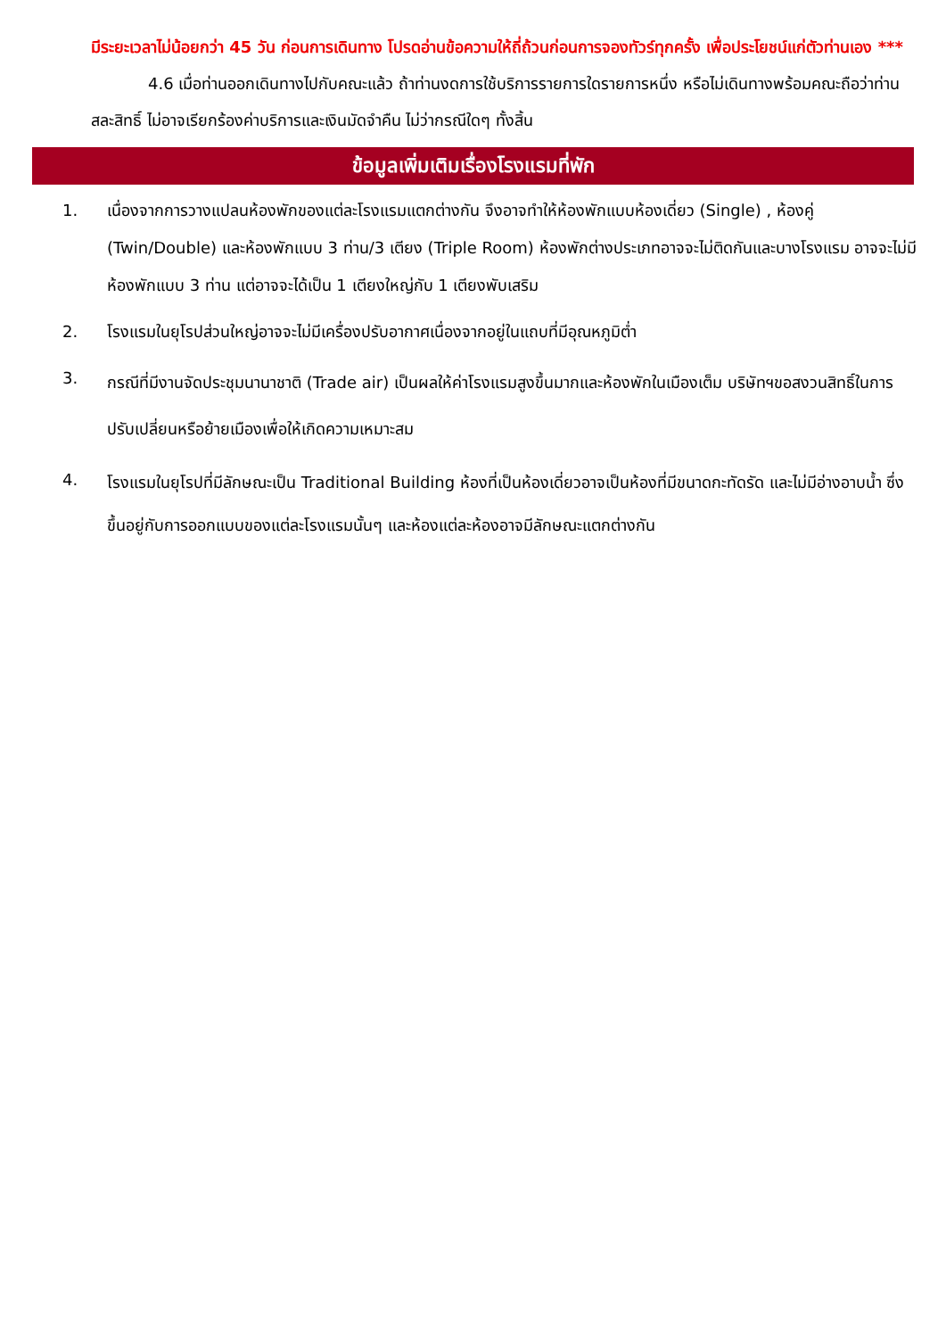มีระยะเวลาไม่น้อยกว่า 45 วัน ก่อนการเดินทาง โปรดอ่านข้อความให้ถี่ถ้วนก่อนการจองทัวร์ทุกครั้ง เพื่อประโยชน์แก่ตัวท่านเอง ***
4.6 เมื่อท่านออกเดินทางไปกับคณะแล้ว ถ้าท่านงดการใช้บริการรายการใดรายการหนึ่ง หรือไม่เดินทางพร้อมคณะถือว่าท่านสละสิทธิ์ ไม่อาจเรียกร้องค่าบริการและเงินมัดจำคืน ไม่ว่ากรณีใดๆ ทั้งสิ้น
ข้อมูลเพิ่มเติมเรื่องโรงแรมที่พัก
1. เนื่องจากการวางแปลนห้องพักของแต่ละโรงแรมแตกต่างกัน จึงอาจทำให้ห้องพักแบบห้องเดี่ยว (Single) , ห้องคู่ (Twin/Double) และห้องพักแบบ 3 ท่าน/3 เตียง (Triple Room) ห้องพักต่างประเภทอาจจะไม่ติดกันและบางโรงแรม อาจจะไม่มีห้องพักแบบ 3 ท่าน แต่อาจจะได้เป็น 1 เตียงใหญ่กับ 1 เตียงพับเสริม
2. โรงแรมในยุโรปส่วนใหญ่อาจจะไม่มีเครื่องปรับอากาศเนื่องจากอยู่ในแถบที่มีอุณหภูมิต่ำ
3.
กรณีที่มีงานจัดประชุมนานาชาติ (Trade air) เป็นผลให้ค่าโรงแรมสูงขึ้นมากและห้องพักในเมืองเต็ม บริษัทฯขอสงวนสิทธิ์ในการปรับเปลี่ยนหรือย้ายเมืองเพื่อให้เกิดความเหมาะสม
4.
โรงแรมในยุโรปที่มีลักษณะเป็น Traditional Building ห้องที่เป็นห้องเดี่ยวอาจเป็นห้องที่มีขนาดกะทัดรัด และไม่มีอ่างอาบน้ำ ซึ่งขึ้นอยู่กับการออกแบบของแต่ละโรงแรมนั้นๆ และห้องแต่ละห้องอาจมีลักษณะแตกต่างกัน